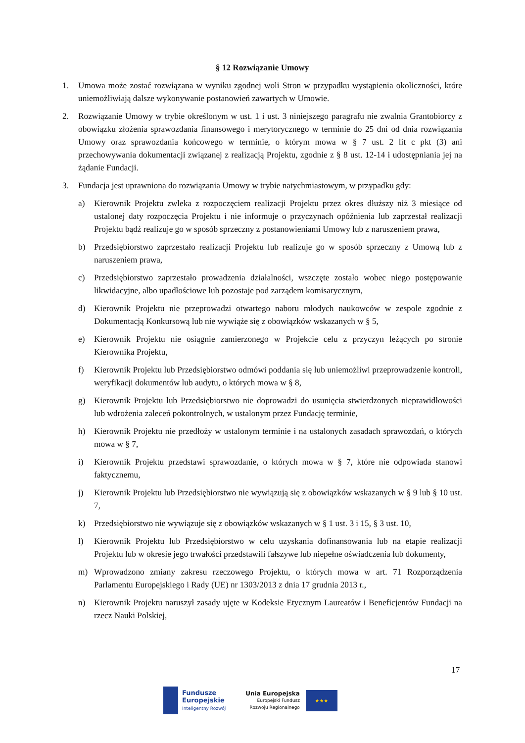§ 12 Rozwiązanie Umowy
1. Umowa może zostać rozwiązana w wyniku zgodnej woli Stron w przypadku wystąpienia okoliczności, które uniemożliwiają dalsze wykonywanie postanowień zawartych w Umowie.
2. Rozwiązanie Umowy w trybie określonym w ust. 1 i ust. 3 niniejszego paragrafu nie zwalnia Grantobiorcy z obowiązku złożenia sprawozdania finansowego i merytorycznego w terminie do 25 dni od dnia rozwiązania Umowy oraz sprawozdania końcowego w terminie, o którym mowa w § 7 ust. 2 lit c pkt (3) ani przechowywania dokumentacji związanej z realizacją Projektu, zgodnie z § 8 ust. 12-14 i udostępniania jej na żądanie Fundacji.
3. Fundacja jest uprawniona do rozwiązania Umowy w trybie natychmiastowym, w przypadku gdy:
a) Kierownik Projektu zwleka z rozpoczęciem realizacji Projektu przez okres dłuższy niż 3 miesiące od ustalonej daty rozpoczęcia Projektu i nie informuje o przyczynach opóźnienia lub zaprzestał realizacji Projektu bądź realizuje go w sposób sprzeczny z postanowieniami Umowy lub z naruszeniem prawa,
b) Przedsiębiorstwo zaprzestało realizacji Projektu lub realizuje go w sposób sprzeczny z Umową lub z naruszeniem prawa,
c) Przedsiębiorstwo zaprzestało prowadzenia działalności, wszczęte zostało wobec niego postępowanie likwidacyjne, albo upadłościowe lub pozostaje pod zarządem komisarycznym,
d) Kierownik Projektu nie przeprowadzi otwartego naboru młodych naukowców w zespole zgodnie z Dokumentacją Konkursową lub nie wywiąże się z obowiązków wskazanych w § 5,
e) Kierownik Projektu nie osiągnie zamierzonego w Projekcie celu z przyczyn leżących po stronie Kierownika Projektu,
f) Kierownik Projektu lub Przedsiębiorstwo odmówi poddania się lub uniemożliwi przeprowadzenie kontroli, weryfikacji dokumentów lub audytu, o których mowa w § 8,
g) Kierownik Projektu lub Przedsiębiorstwo nie doprowadzi do usunięcia stwierdzonych nieprawidłowości lub wdrożenia zaleceń pokontrolnych, w ustalonym przez Fundację terminie,
h) Kierownik Projektu nie przedłoży w ustalonym terminie i na ustalonych zasadach sprawozdań, o których mowa w § 7,
i) Kierownik Projektu przedstawi sprawozdanie, o których mowa w § 7, które nie odpowiada stanowi faktycznemu,
j) Kierownik Projektu lub Przedsiębiorstwo nie wywiązują się z obowiązków wskazanych w § 9 lub § 10 ust. 7,
k) Przedsiębiorstwo nie wywiązuje się z obowiązków wskazanych w § 1 ust. 3 i 15, § 3 ust. 10,
l) Kierownik Projektu lub Przedsiębiorstwo w celu uzyskania dofinansowania lub na etapie realizacji Projektu lub w okresie jego trwałości przedstawili fałszywe lub niepełne oświadczenia lub dokumenty,
m) Wprowadzono zmiany zakresu rzeczowego Projektu, o których mowa w art. 71 Rozporządzenia Parlamentu Europejskiego i Rady (UE) nr 1303/2013 z dnia 17 grudnia 2013 r.,
n) Kierownik Projektu naruszył zasady ujęte w Kodeksie Etycznym Laureatów i Beneficjentów Fundacji na rzecz Nauki Polskiej,
17
Fundusze
Europejskie
Inteligentny Rozwój
Unia Europejska
Europejski Fundusz
Rozwoju Regionalnego
★★★